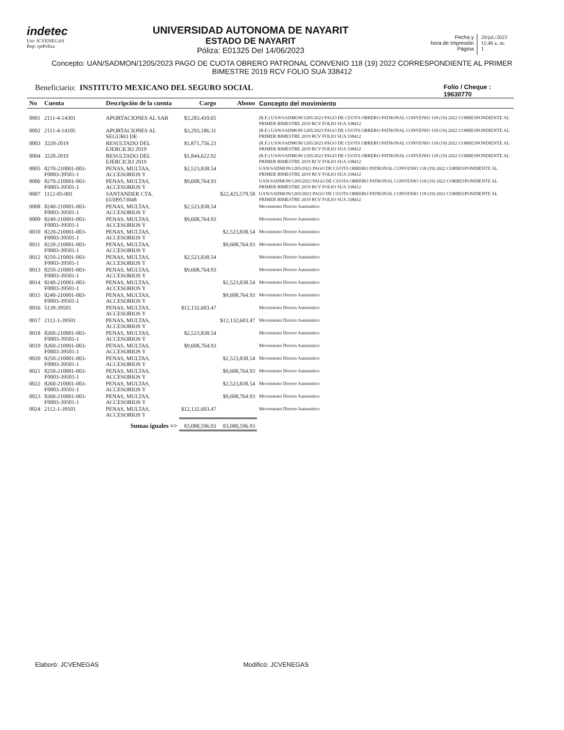indetec
Usr: JCVENEGAS
Rep: rptPoliza
UNIVERSIDAD AUTONOMA DE NAYARIT
ESTADO DE NAYARIT
Póliza: E01325 Del 14/06/2023
Fecha y
hora de Impresión
Página
20/jul./2023
11:48 a. m.
1
Concepto: UAN/SADMON/1205/2023 PAGO DE CUOTA OBRERO PATRONAL CONVENIO 118 (19) 2022 CORRESPONDIENTE AL PRIMER BIMESTRE 2019 RCV FOLIO SUA 338412
Beneficiario: INSTITUTO MEXICANO DEL SEGURO SOCIAL
Folio / Cheque :
19630770
| No | Cuenta | Descripción de la cuenta | Cargo | Abono | Concepto del movimiento |
| --- | --- | --- | --- | --- | --- |
| 0001 | 2111-4-14301 | APORTACIONES AL SAR | $3,283,410.65 | | (R.F.) UAN/SADMON/1205/2023 PAGO DE CUOTA OBRERO PATRONAL CONVENIO 118 (19) 2022 CORRESPONDIENTE AL PRIMER BIMESTRE 2019 RCV FOLIO SUA 338412 |
| 0002 | 2111-4-14105 | APORTACIONES AL SEGURO DE | $3,293,186.31 | | (R.F.) UAN/SADMON/1205/2023 PAGO DE CUOTA OBRERO PATRONAL CONVENIO 118 (19) 2022 CORRESPONDIENTE AL PRIMER BIMESTRE 2019 RCV FOLIO SUA 338412 |
| 0003 | 3220-2019 | RESULTADO DEL EJERCICIO 2019 | $1,871,756.23 | | (R.F.) UAN/SADMON/1205/2023 PAGO DE CUOTA OBRERO PATRONAL CONVENIO 118 (19) 2022 CORRESPONDIENTE AL PRIMER BIMESTRE 2019 RCV FOLIO SUA 338412 |
| 0004 | 3220-2019 | RESULTADO DEL EJERCICIO 2019 | $1,844,622.92 | | (R.F.) UAN/SADMON/1205/2023 PAGO DE CUOTA OBRERO PATRONAL CONVENIO 118 (19) 2022 CORRESPONDIENTE AL PRIMER BIMESTRE 2019 RCV FOLIO SUA 338412 |
| 0005 | 8270-210001-003-F0003-39501-1 | PENAS, MULTAS, ACCESORIOS Y | $2,523,838.54 | | UAN/SADMON/1205/2023 PAGO DE CUOTA OBRERO PATRONAL CONVENIO 118 (19) 2022 CORRESPONDIENTE AL PRIMER BIMESTRE 2019 RCV FOLIO SUA 338412 |
| 0006 | 8270-210001-003-F0003-39501-1 | PENAS, MULTAS, ACCESORIOS Y | $9,608,764.93 | | UAN/SADMON/1205/2023 PAGO DE CUOTA OBRERO PATRONAL CONVENIO 118 (19) 2022 CORRESPONDIENTE AL PRIMER BIMESTRE 2019 RCV FOLIO SUA 338412 |
| 0007 | 1112-05-001 | SANTANDER CTA. 65509573048 | | $22,425,579.58 | UAN/SADMON/1205/2023 PAGO DE CUOTA OBRERO PATRONAL CONVENIO 118 (19) 2022 CORRESPONDIENTE AL PRIMER BIMESTRE 2019 RCV FOLIO SUA 338412 |
| 0008 | 8240-210001-003-F0003-39501-1 | PENAS, MULTAS, ACCESORIOS Y | $2,523,838.54 | | Movimiento Directo Automático |
| 0009 | 8240-210001-003-F0003-39501-1 | PENAS, MULTAS, ACCESORIOS Y | $9,608,764.93 | | Movimiento Directo Automático |
| 0010 | 8220-210001-003-F0003-39501-1 | PENAS, MULTAS, ACCESORIOS Y | | $2,523,838.54 | Movimiento Directo Automático |
| 0011 | 8220-210001-003-F0003-39501-1 | PENAS, MULTAS, ACCESORIOS Y | | $9,608,764.93 | Movimiento Directo Automático |
| 0012 | 8250-210001-003-F0003-39501-1 | PENAS, MULTAS, ACCESORIOS Y | $2,523,838.54 | | Movimiento Directo Automático |
| 0013 | 8250-210001-003-F0003-39501-1 | PENAS, MULTAS, ACCESORIOS Y | $9,608,764.93 | | Movimiento Directo Automático |
| 0014 | 8240-210001-003-F0003-39501-1 | PENAS, MULTAS, ACCESORIOS Y | | $2,523,838.54 | Movimiento Directo Automático |
| 0015 | 8240-210001-003-F0003-39501-1 | PENAS, MULTAS, ACCESORIOS Y | | $9,608,764.93 | Movimiento Directo Automático |
| 0016 | 5139-39501 | PENAS, MULTAS, ACCESORIOS Y | $12,132,603.47 | | Movimiento Directo Automático |
| 0017 | 2112-1-39501 | PENAS, MULTAS, ACCESORIOS Y | | $12,132,603.47 | Movimiento Directo Automático |
| 0018 | 8260-210001-003-F0003-39501-1 | PENAS, MULTAS, ACCESORIOS Y | $2,523,838.54 | | Movimiento Directo Automático |
| 0019 | 8260-210001-003-F0003-39501-1 | PENAS, MULTAS, ACCESORIOS Y | $9,608,764.93 | | Movimiento Directo Automático |
| 0020 | 8250-210001-003-F0003-39501-1 | PENAS, MULTAS, ACCESORIOS Y | | $2,523,838.54 | Movimiento Directo Automático |
| 0021 | 8250-210001-003-F0003-39501-1 | PENAS, MULTAS, ACCESORIOS Y | | $9,608,764.93 | Movimiento Directo Automático |
| 0022 | 8260-210001-003-F0003-39501-1 | PENAS, MULTAS, ACCESORIOS Y | | $2,523,838.54 | Movimiento Directo Automático |
| 0023 | 8260-210001-003-F0003-39501-1 | PENAS, MULTAS, ACCESORIOS Y | | $9,608,764.93 | Movimiento Directo Automático |
| 0024 | 2112-1-39501 | PENAS, MULTAS, ACCESORIOS Y | $12,132,603.47 | | Movimiento Directo Automático |
| Sumas iguales => | | | 83,088,596.93 | 83,088,596.93 | |
Elaboró: JCVENEGAS Modificó: JCVENEGAS